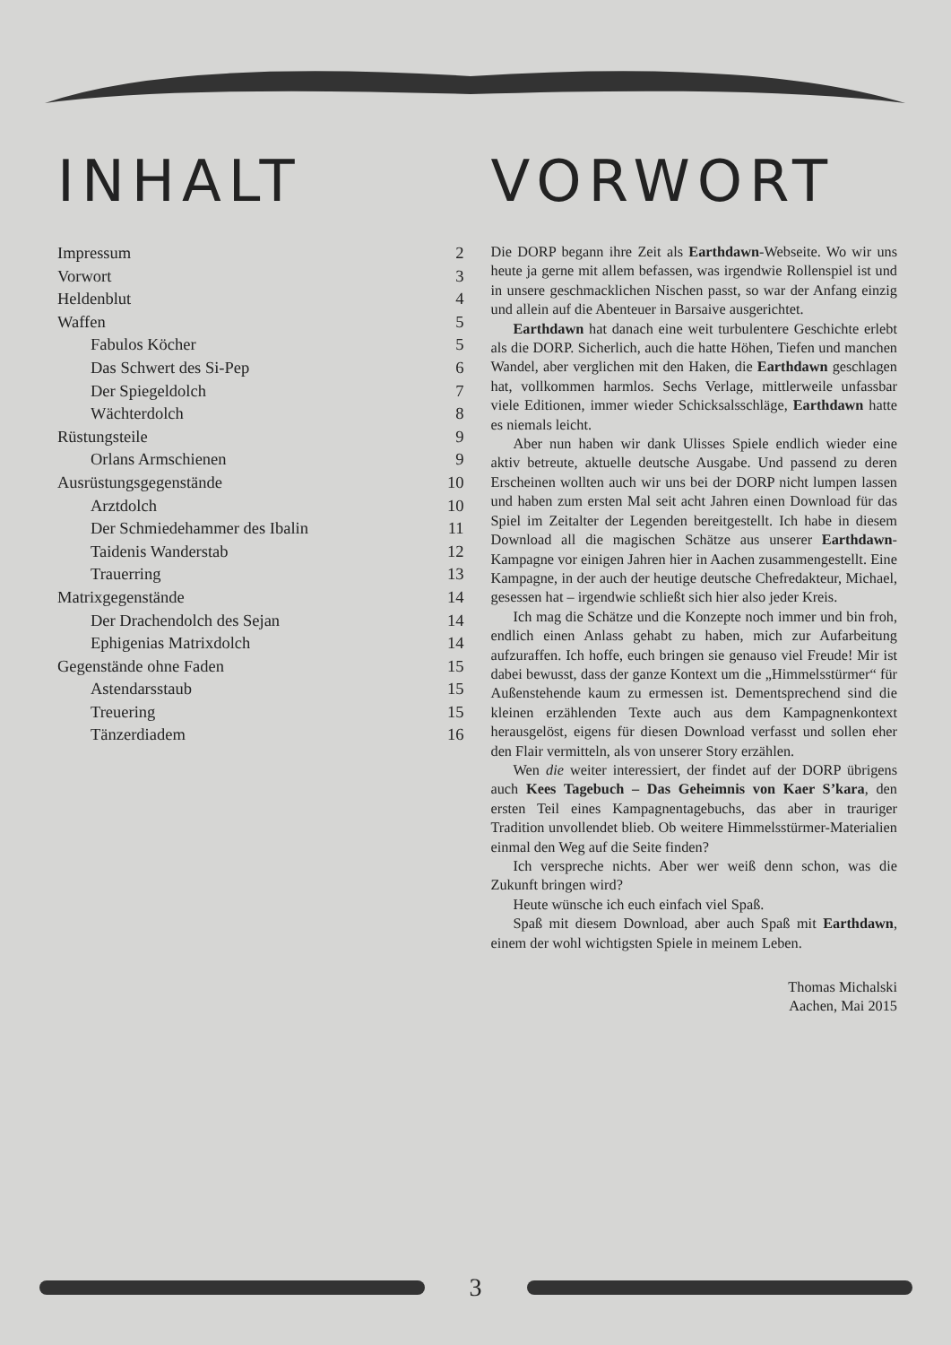INHALT
Impressum 2
Vorwort 3
Heldenblut 4
Waffen 5
Fabulos Köcher 5
Das Schwert des Si-Pep 6
Der Spiegeldolch 7
Wächterdolch 8
Rüstungsteile 9
Orlans Armschienen 9
Ausrüstungsgegenstände 10
Arztdolch 10
Der Schmiedehammer des Ibalin 11
Taidenis Wanderstab 12
Trauerring 13
Matrixgegenstände 14
Der Drachendolch des Sejan 14
Ephigenias Matrixdolch 14
Gegenstände ohne Faden 15
Astendarsstaub 15
Treuering 15
Tänzerdiadem 16
VORWORT
Die DORP begann ihre Zeit als Earthdawn-Webseite. Wo wir uns heute ja gerne mit allem befassen, was irgendwie Rollenspiel ist und in unsere geschmacklichen Nischen passt, so war der Anfang einzig und allein auf die Abenteuer in Barsaive ausgerichtet.
Earthdawn hat danach eine weit turbulentere Geschichte erlebt als die DORP. Sicherlich, auch die hatte Höhen, Tiefen und manchen Wandel, aber verglichen mit den Haken, die Earthdawn geschlagen hat, vollkommen harmlos. Sechs Verlage, mittlerweile unfassbar viele Editionen, immer wieder Schicksalsschläge, Earthdawn hatte es niemals leicht.
Aber nun haben wir dank Ulisses Spiele endlich wieder eine aktiv betreute, aktuelle deutsche Ausgabe. Und passend zu deren Erscheinen wollten auch wir uns bei der DORP nicht lumpen lassen und haben zum ersten Mal seit acht Jahren einen Download für das Spiel im Zeitalter der Legenden bereitgestellt. Ich habe in diesem Download all die magischen Schätze aus unserer Earthdawn-Kampagne vor einigen Jahren hier in Aachen zusammengestellt. Eine Kampagne, in der auch der heutige deutsche Chefredakteur, Michael, gesessen hat – irgendwie schließt sich hier also jeder Kreis.
Ich mag die Schätze und die Konzepte noch immer und bin froh, endlich einen Anlass gehabt zu haben, mich zur Aufarbeitung aufzuraffen. Ich hoffe, euch bringen sie genauso viel Freude! Mir ist dabei bewusst, dass der ganze Kontext um die „Himmelsstürmer“ für Außenstehende kaum zu ermessen ist. Dementsprechend sind die kleinen erzählenden Texte auch aus dem Kampagnenkontext herausgelöst, eigens für diesen Download verfasst und sollen eher den Flair vermitteln, als von unserer Story erzählen.
Wen die weiter interessiert, der findet auf der DORP übrigens auch Kees Tagebuch – Das Geheimnis von Kaer S’kara, den ersten Teil eines Kampagnentagebuchs, das aber in trauriger Tradition unvollendet blieb. Ob weitere Himmelsstürmer-Materialien einmal den Weg auf die Seite finden?
Ich verspreche nichts. Aber wer weiß denn schon, was die Zukunft bringen wird?
Heute wünsche ich euch einfach viel Spaß.
Spaß mit diesem Download, aber auch Spaß mit Earthdawn, einem der wohl wichtigsten Spiele in meinem Leben.
Thomas Michalski
Aachen, Mai 2015
3